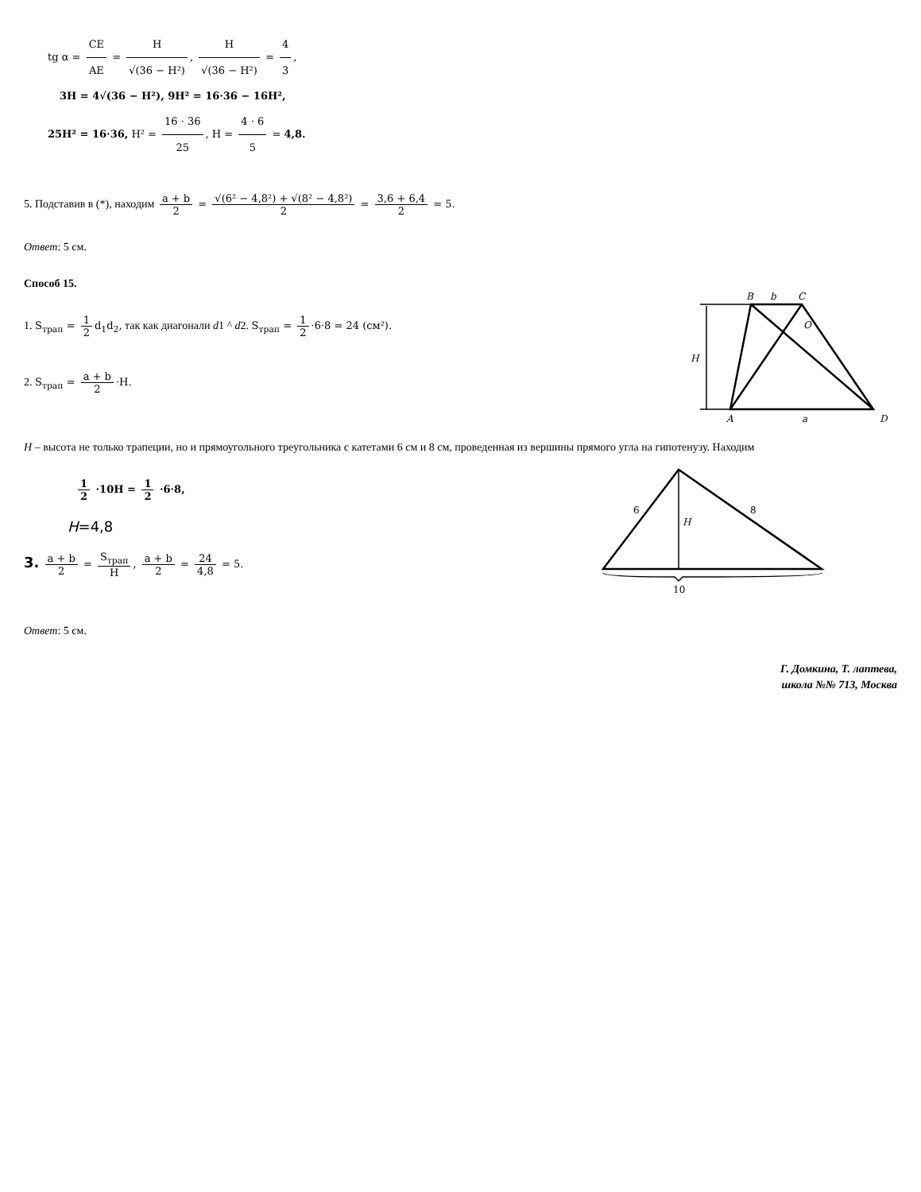tg α = CE AE = H √(36 − H²), H √(36 − H²) = 4 3,
3H = 4√(36 − H²), 9H² = 16·36 − 16H²,
25H² = 16·36, H² = 16 · 36 25, H = 4 · 6 5 = 4,8.
5. Подставив в (*), находим a + b 2 = √(6² − 4,8²) + √(8² − 4,8²) 2 = 3,6 + 6,4 2 = 5.
Ответ: 5 см.
Способ 15.
1. S<sub>трап</sub> = 1 2 d<sub>1</sub>d<sub>2</sub>, так как диагонали d1 ^ d2. S<sub>трап</sub> = 1 2 ·6·8 = 24 (см²).
2. S<sub>трап</sub> = a + b 2 ·H.
B
b
C
O
H
A
a
D
H – высота не только трапеции, но и прямоугольного треугольника с катетами 6 см и 8 см, проведенная из вершины прямого угла на гипотенузу. Находим
1 2 ·10H = 1 2 ·6·8,
H=4,8
3. a + b 2 = S<sub>трап</sub> H, a + b 2 = 24 4,8 = 5.
6
8
H
10
Ответ: 5 см.
Г. Домкина, Т. лаптева,
школа №№ 713, Москва